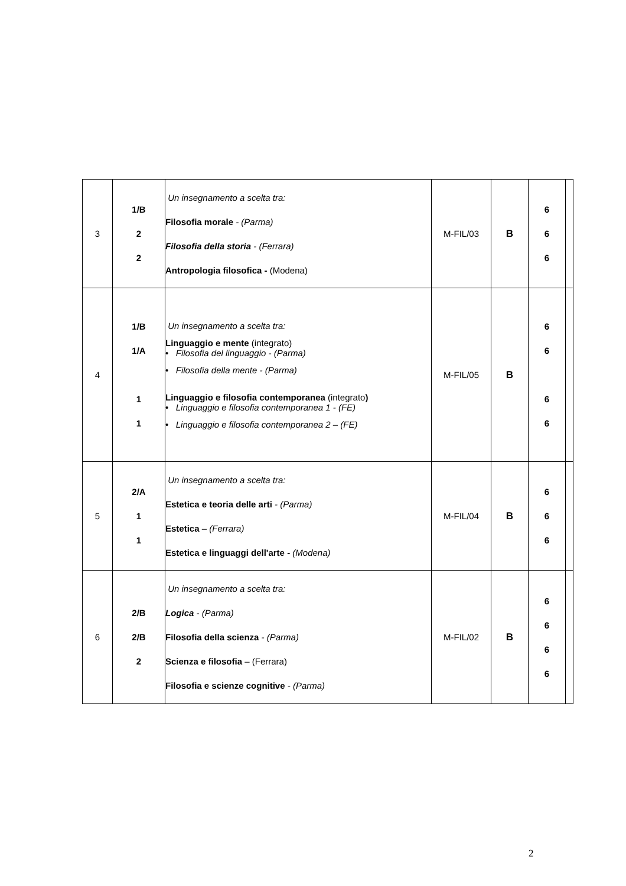| 3 | 1/B 2 2 | Un insegnamento a scelta tra: Filosofia morale - (Parma) Filosofia della storia - (Ferrara) Antropologia filosofica - (Modena) | M-FIL/03 | B | 6 6 6 | |
| 4 | 1/B 1/A 1 1 | Un insegnamento a scelta tra: Linguaggio e mente (integrato) • Filosofia del linguaggio - (Parma) • Filosofia della mente - (Parma) Linguaggio e filosofia contemporanea (integrato ) • Linguaggio e filosofia contemporanea 1 - (FE) • Linguaggio e filosofia contemporanea 2 – (FE) | M-FIL/05 | B | 6 6 6 6 | |
| 5 | 2/A 1 1 | Un insegnamento a scelta tra: Estetica e teoria delle arti - (Parma) Estetica – (Ferrara) Estetica e linguaggi dell'arte - (Modena) | M-FIL/04 | B | 6 6 6 | |
| 6 | 2/B 2/B 2 | Un insegnamento a scelta tra: Logica - (Parma) Filosofia della scienza - (Parma) Scienza e filosofia – (Ferrara) Filosofia e scienze cognitive - (Parma) | M-FIL/02 | B | 6 6 6 6 | |
2